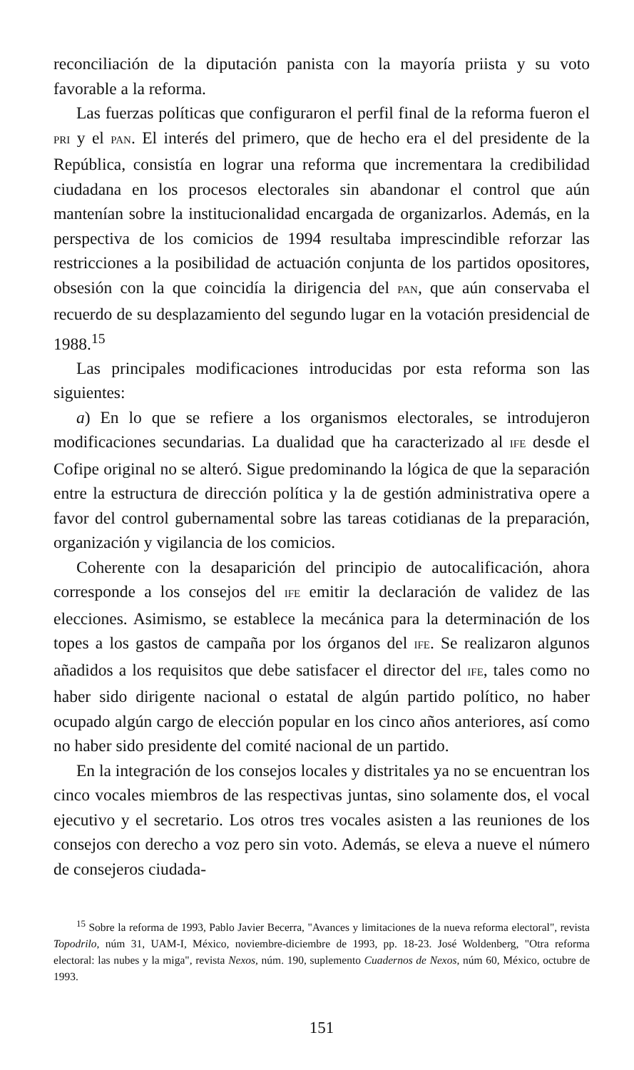reconciliación de la diputación panista con la mayoría priista y su voto favorable a la reforma.
Las fuerzas políticas que configuraron el perfil final de la reforma fueron el PRI y el PAN. El interés del primero, que de hecho era el del presidente de la República, consistía en lograr una reforma que incrementara la credibilidad ciudadana en los procesos electorales sin abandonar el control que aún mantenían sobre la institucionalidad encargada de organizarlos. Además, en la perspectiva de los comicios de 1994 resultaba imprescindible reforzar las restricciones a la posibilidad de actuación conjunta de los partidos opositores, obsesión con la que coincidía la dirigencia del PAN, que aún conservaba el recuerdo de su desplazamiento del segundo lugar en la votación presidencial de 1988.<sup>15</sup>
Las principales modificaciones introducidas por esta reforma son las siguientes:
a) En lo que se refiere a los organismos electorales, se introdujeron modificaciones secundarias. La dualidad que ha caracterizado al IFE desde el Cofipe original no se alteró. Sigue predominando la lógica de que la separación entre la estructura de dirección política y la de gestión administrativa opere a favor del control gubernamental sobre las tareas cotidianas de la preparación, organización y vigilancia de los comicios.
Coherente con la desaparición del principio de autocalificación, ahora corresponde a los consejos del IFE emitir la declaración de validez de las elecciones. Asimismo, se establece la mecánica para la determinación de los topes a los gastos de campaña por los órganos del IFE. Se realizaron algunos añadidos a los requisitos que debe satisfacer el director del IFE, tales como no haber sido dirigente nacional o estatal de algún partido político, no haber ocupado algún cargo de elección popular en los cinco años anteriores, así como no haber sido presidente del comité nacional de un partido.
En la integración de los consejos locales y distritales ya no se encuentran los cinco vocales miembros de las respectivas juntas, sino solamente dos, el vocal ejecutivo y el secretario. Los otros tres vocales asisten a las reuniones de los consejos con derecho a voz pero sin voto. Además, se eleva a nueve el número de consejeros ciudada-
<sup>15</sup> Sobre la reforma de 1993, Pablo Javier Becerra, "Avances y limitaciones de la nueva reforma electoral", revista Topodrilo, núm 31, UAM-I, México, noviembre-diciembre de 1993, pp. 18-23. José Woldenberg, "Otra reforma electoral: las nubes y la miga", revista Nexos, núm. 190, suplemento Cuadernos de Nexos, núm 60, México, octubre de 1993.
151